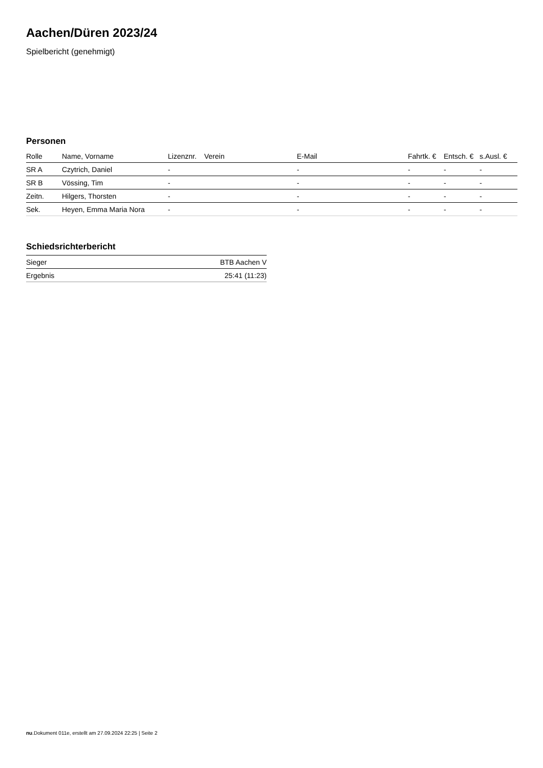Aachen/Düren 2023/24
Spielbericht (genehmigt)
Personen
| Rolle | Name, Vorname | Lizenznr. | Verein | E-Mail | Fahrtk. € | Entsch. € | s.Ausl. € |
| --- | --- | --- | --- | --- | --- | --- | --- |
| SR A | Czytrich, Daniel | - | | - | - | - | - |
| SR B | Vössing, Tim | - | | - | - | - | - |
| Zeitn. | Hilgers, Thorsten | - | | - | - | - | - |
| Sek. | Heyen, Emma Maria Nora | - | | - | - | - | - |
Schiedsrichterbericht
| Sieger | BTB Aachen V |
| Ergebnis | 25:41 (11:23) |
nu.Dokument 011e, erstellt am 27.09.2024 22:25 | Seite 2